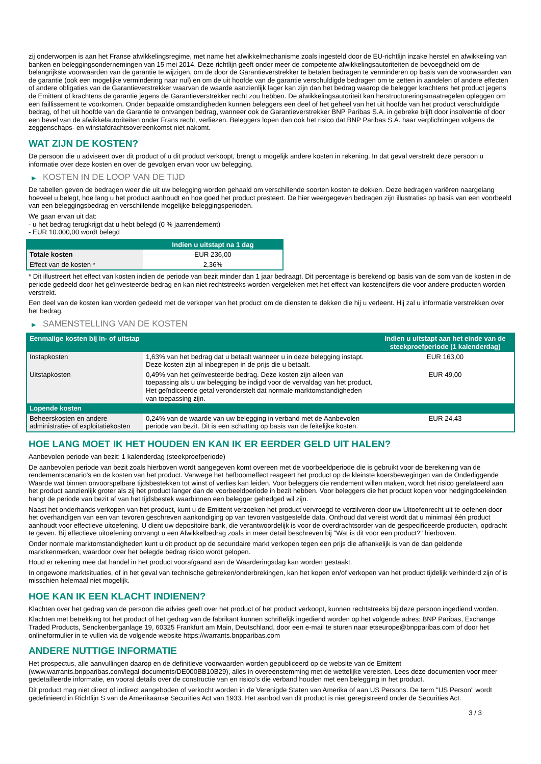zij onderworpen is aan het Franse afwikkelingsregime, met name het afwikkelmechanisme zoals ingesteld door de EU-richtlijn inzake herstel en afwikkeling van banken en beleggingsondernemingen van 15 mei 2014. Deze richtlijn geeft onder meer de competente afwikkelingsautoriteiten de bevoegdheid om de belangrijkste voorwaarden van de garantie te wijzigen, om de door de Garantieverstrekker te betalen bedragen te verminderen op basis van de voorwaarden van de garantie (ook een mogelijke vermindering naar nul) en om de uit hoofde van de garantie verschuldigde bedragen om te zetten in aandelen of andere effecten of andere obligaties van de Garantieverstrekker waarvan de waarde aanzienlijk lager kan zijn dan het bedrag waarop de belegger krachtens het product jegens de Emittent of krachtens de garantie jegens de Garantieverstrekker recht zou hebben. De afwikkelingsautoriteit kan herstructureringsmaatregelen opleggen om een faillissement te voorkomen. Onder bepaalde omstandigheden kunnen beleggers een deel of het geheel van het uit hoofde van het product verschuldigde bedrag, of het uit hoofde van de Garantie te ontvangen bedrag, wanneer ook de Garantieverstrekker BNP Paribas S.A. in gebreke blijft door insolventie of door een bevel van de afwikkelautoriteiten onder Frans recht, verliezen. Beleggers lopen dan ook het risico dat BNP Paribas S.A. haar verplichtingen volgens de zeggenschaps- en winstafdrachtsovereenkomst niet nakomt.
WAT ZIJN DE KOSTEN?
De persoon die u adviseert over dit product of u dit product verkoopt, brengt u mogelijk andere kosten in rekening. In dat geval verstrekt deze persoon u informatie over deze kosten en over de gevolgen ervan voor uw belegging.
▶ KOSTEN IN DE LOOP VAN DE TIJD
De tabellen geven de bedragen weer die uit uw belegging worden gehaald om verschillende soorten kosten te dekken. Deze bedragen variëren naargelang hoeveel u belegt, hoe lang u het product aanhoudt en hoe goed het product presteert. De hier weergegeven bedragen zijn illustraties op basis van een voorbeeld van een beleggingsbedrag en verschillende mogelijke beleggingsperioden.
We gaan ervan uit dat:
- u het bedrag terugkrijgt dat u hebt belegd (0 % jaarrendement)
- EUR 10.000,00 wordt belegd
| | Indien u uitstapt na 1 dag |
| --- | --- |
| Totale kosten | EUR 236,00 |
| Effect van de kosten * | 2,36% |
* Dit illustreert het effect van kosten indien de periode van bezit minder dan 1 jaar bedraagt. Dit percentage is berekend op basis van de som van de kosten in de periode gedeeld door het geïnvesteerde bedrag en kan niet rechtstreeks worden vergeleken met het effect van kostencijfers die voor andere producten worden verstrekt.
Een deel van de kosten kan worden gedeeld met de verkoper van het product om de diensten te dekken die hij u verleent. Hij zal u informatie verstrekken over het bedrag.
▶ SAMENSTELLING VAN DE KOSTEN
| Eenmalige kosten bij in- of uitstap | | Indien u uitstapt aan het einde van de steekproefperiode (1 kalenderdag) |
| --- | --- | --- |
| Instapkosten | 1,63% van het bedrag dat u betaalt wanneer u in deze belegging instapt. Deze kosten zijn al inbegrepen in de prijs die u betaalt. | EUR 163,00 |
| Uitstapkosten | 0,49% van het geïnvesteerde bedrag. Deze kosten zijn alleen van toepassing als u uw belegging be indigd voor de vervaldag van het product. Het geïndiceerde getal veronderstelt dat normale marktomstandigheden van toepassing zijn. | EUR 49,00 |
| Lopende kosten | | |
| Beheerskosten en andere administratie- of exploitatiekosten | 0,24% van de waarde van uw belegging in verband met de Aanbevolen periode van bezit. Dit is een schatting op basis van de feitelijke kosten. | EUR 24,43 |
HOE LANG MOET IK HET HOUDEN EN KAN IK ER EERDER GELD UIT HALEN?
Aanbevolen periode van bezit: 1 kalenderdag (steekproefperiode)
De aanbevolen periode van bezit zoals hierboven wordt aangegeven komt overeen met de voorbeeldperiode die is gebruikt voor de berekening van de rendementscenario's en de kosten van het product. Vanwege het hefboomeffect reageert het product op de kleinste koersbewegingen van de Onderliggende Waarde wat binnen onvoorspelbare tijdsbestekken tot winst of verlies kan leiden. Voor beleggers die rendement willen maken, wordt het risico gerelateerd aan het product aanzienlijk groter als zij het product langer dan de voorbeeldperiode in bezit hebben. Voor beleggers die het product kopen voor hedgingdoeleinden hangt de periode van bezit af van het tijdsbestek waarbinnen een belegger gehedged wil zijn.
Naast het onderhands verkopen van het product, kunt u de Emittent verzoeken het product vervroegd te verzilveren door uw Uitoefenrecht uit te oefenen door het overhandigen van een van tevoren geschreven aankondiging op van tevoren vastgestelde data. Onthoud dat vereist wordt dat u minimaal één product aanhoudt voor effectieve uitoefening. U dient uw depositoire bank, die verantwoordelijk is voor de overdrachtsorder van de gespecificeerde producten, opdracht te geven. Bij effectieve uitoefening ontvangt u een Afwikkelbedrag zoals in meer detail beschreven bij "Wat is dit voor een product?" hierboven.
Onder normale marktomstandigheden kunt u dit product op de secundaire markt verkopen tegen een prijs die afhankelijk is van de dan geldende marktkenmerken, waardoor over het belegde bedrag risico wordt gelopen.
Houd er rekening mee dat handel in het product voorafgaand aan de Waarderingsdag kan worden gestaakt.
In ongewone marktsituaties, of in het geval van technische gebreken/onderbrekingen, kan het kopen en/of verkopen van het product tijdelijk verhinderd zijn of is misschien helemaal niet mogelijk.
HOE KAN IK EEN KLACHT INDIENEN?
Klachten over het gedrag van de persoon die advies geeft over het product of het product verkoopt, kunnen rechtstreeks bij deze persoon ingediend worden.
Klachten met betrekking tot het product of het gedrag van de fabrikant kunnen schriftelijk ingediend worden op het volgende adres: BNP Paribas, Exchange Traded Products, Senckenberganlage 19, 60325 Frankfurt am Main, Deutschland, door een e-mail te sturen naar etseurope@bnpparibas.com of door het onlineformulier in te vullen via de volgende website https://warrants.bnpparibas.com
ANDERE NUTTIGE INFORMATIE
Het prospectus, alle aanvullingen daarop en de definitieve voorwaarden worden gepubliceerd op de website van de Emittent (www.warrants.bnpparibas.com/legal-documents/DE000BB10B29), alles in overeenstemming met de wettelijke vereisten. Lees deze documenten voor meer gedetailleerde informatie, en vooral details over de constructie van en risico’s die verband houden met een belegging in het product.
Dit product mag niet direct of indirect aangeboden of verkocht worden in de Verenigde Staten van Amerika of aan US Persons. De term "US Person" wordt gedefinieerd in Richtlijn S van de Amerikaanse Securities Act van 1933. Het aanbod van dit product is niet geregistreerd onder de Securities Act.
3 / 3